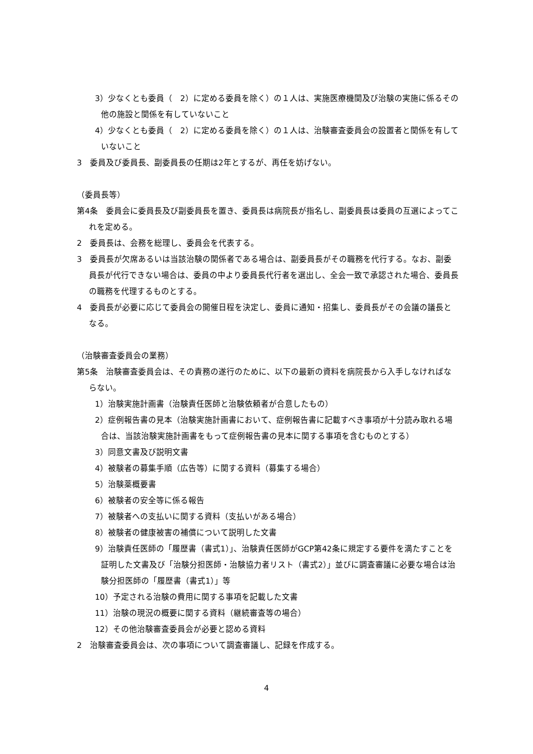3）少なくとも委員（　2）に定める委員を除く）の１人は、実施医療機関及び治験の実施に係るその他の施設と関係を有していないこと
4）少なくとも委員（　2）に定める委員を除く）の１人は、治験審査委員会の設置者と関係を有していないこと
3　委員及び委員長、副委員長の任期は2年とするが、再任を妨げない。
（委員長等）
第4条　委員会に委員長及び副委員長を置き、委員長は病院長が指名し、副委員長は委員の互選によってこれを定める。
2　委員長は、会務を総理し、委員会を代表する。
3　委員長が欠席あるいは当該治験の関係者である場合は、副委員長がその職務を代行する。なお、副委員長が代行できない場合は、委員の中より委員長代行者を選出し、全会一致で承認された場合、委員長の職務を代理するものとする。
4　委員長が必要に応じて委員会の開催日程を決定し、委員に通知・招集し、委員長がその会議の議長となる。
（治験審査委員会の業務）
第5条　治験審査委員会は、その責務の遂行のために、以下の最新の資料を病院長から入手しなければならない。
1）治験実施計画書（治験責任医師と治験依頼者が合意したもの）
2）症例報告書の見本（治験実施計画書において、症例報告書に記載すべき事項が十分読み取れる場合は、当該治験実施計画書をもって症例報告書の見本に関する事項を含むものとする）
3）同意文書及び説明文書
4）被験者の募集手順（広告等）に関する資料（募集する場合）
5）治験薬概要書
6）被験者の安全等に係る報告
7）被験者への支払いに関する資料（支払いがある場合）
8）被験者の健康被害の補償について説明した文書
9）治験責任医師の「履歴書（書式1）」、治験責任医師がGCP第42条に規定する要件を満たすことを証明した文書及び「治験分担医師・治験協力者リスト（書式2）」並びに調査審議に必要な場合は治験分担医師の「履歴書（書式1）」等
10）予定される治験の費用に関する事項を記載した文書
11）治験の現況の概要に関する資料（継続審査等の場合）
12）その他治験審査委員会が必要と認める資料
2　治験審査委員会は、次の事項について調査審議し、記録を作成する。
4